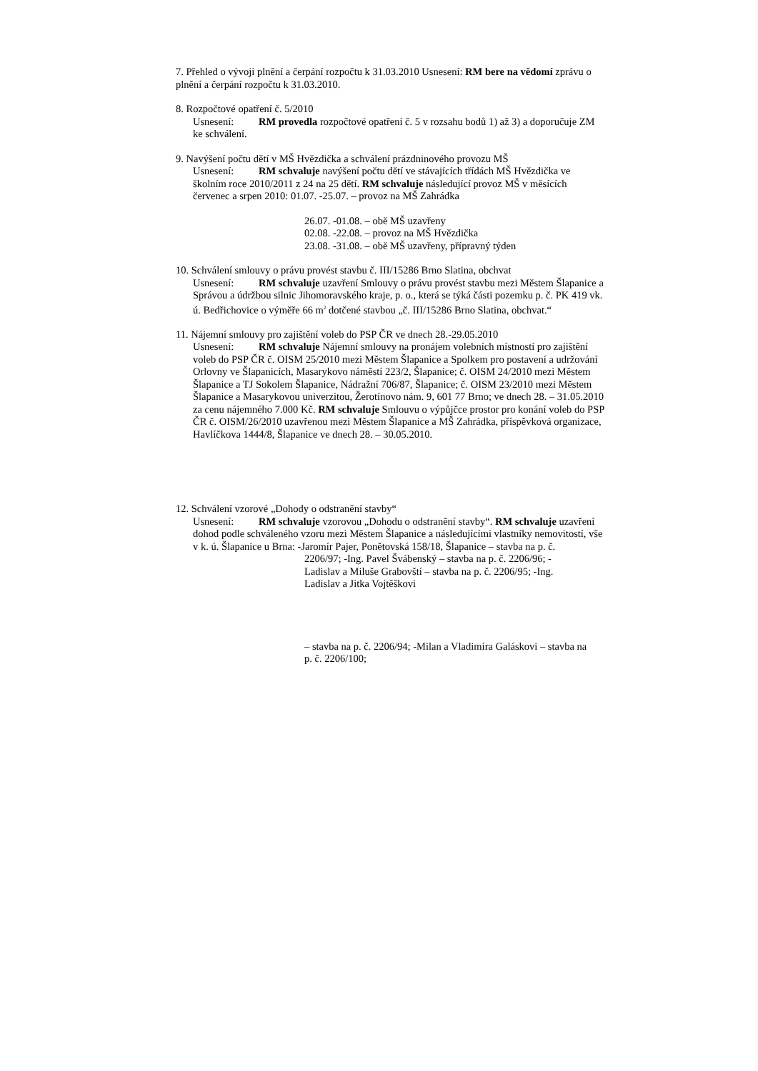7. Přehled o vývoji plnění a čerpání rozpočtu k 31.03.2010 Usnesení: RM bere na vědomí zprávu o plnění a čerpání rozpočtu k 31.03.2010.
8. Rozpočtové opatření č. 5/2010
Usnesení: RM provedla rozpočtové opatření č. 5 v rozsahu bodů 1) až 3) a doporučuje ZM ke schválení.
9. Navýšení počtu dětí v MŠ Hvězdička a schválení prázdninového provozu MŠ
Usnesení: RM schvaluje navýšení počtu dětí ve stávajících třídách MŠ Hvězdička ve školním roce 2010/2011 z 24 na 25 dětí. RM schvaluje následující provoz MŠ v měsících červenec a srpen 2010: 01.07. -25.07. – provoz na MŠ Zahrádka
26.07. -01.08. – obě MŠ uzavřeny
02.08. -22.08. – provoz na MŠ Hvězdička
23.08. -31.08. – obě MŠ uzavřeny, přípravný týden
10. Schválení smlouvy o právu provést stavbu č. III/15286 Brno Slatina, obchvat
Usnesení: RM schvaluje uzavření Smlouvy o právu provést stavbu mezi Městem Šlapanice a Správou a údržbou silnic Jihomoravského kraje, p. o., která se týká části pozemku p. č. PK 419 vk. ú. Bedřichovice o výměře 66 m<sup>2</sup> dotčené stavbou „č. III/15286 Brno Slatina, obchvat.“
11. Nájemní smlouvy pro zajištění voleb do PSP ČR ve dnech 28.-29.05.2010
Usnesení: RM schvaluje Nájemní smlouvy na pronájem volebních místností pro zajištění voleb do PSP ČR č. OISM 25/2010 mezi Městem Šlapanice a Spolkem pro postavení a udržování Orlovny ve Šlapanicích, Masarykovo náměstí 223/2, Šlapanice; č. OISM 24/2010 mezi Městem Šlapanice a TJ Sokolem Šlapanice, Nádražní 706/87, Šlapanice; č. OISM 23/2010 mezi Městem Šlapanice a Masarykovou univerzitou, Žerotínovo nám. 9, 601 77 Brno; ve dnech 28. – 31.05.2010 za cenu nájemného 7.000 Kč. RM schvaluje Smlouvu o výpůjčce prostor pro konání voleb do PSP ČR č. OISM/26/2010 uzavřenou mezi Městem Šlapanice a MŠ Zahrádka, příspěvková organizace, Havlíčkova 1444/8, Šlapanice ve dnech 28. – 30.05.2010.
12. Schválení vzorové „Dohody o odstranění stavby“
Usnesení: RM schvaluje vzorovou „Dohodu o odstranění stavby“. RM schvaluje uzavření dohod podle schváleného vzoru mezi Městem Šlapanice a následujícími vlastníky nemovitostí, vše v k. ú. Šlapanice u Brna: -Jaromír Pajer, Ponětovská 158/18, Šlapanice – stavba na p. č.
2206/97; -Ing. Pavel Švábenský – stavba na p. č. 2206/96; -Ladislav a Miluše Grabovští – stavba na p. č. 2206/95; -Ing. Ladislav a Jitka Vojtěškovi
– stavba na p. č. 2206/94; -Milan a Vladimíra Galáskovi – stavba na p. č. 2206/100;